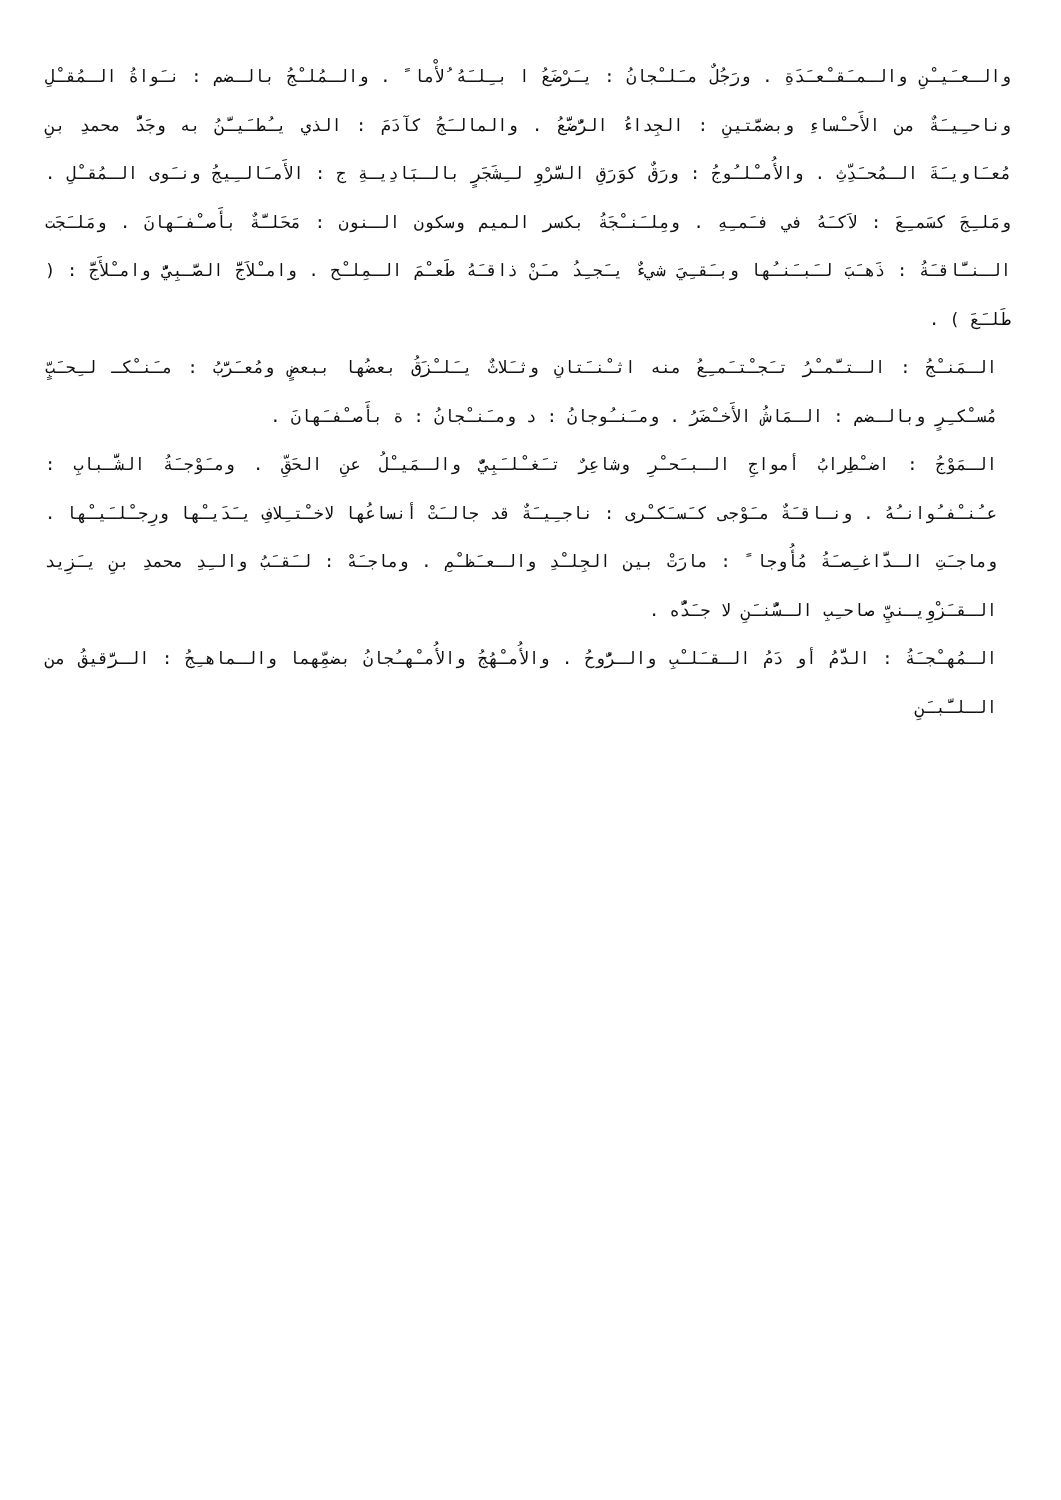والـعـَيـْنِ والـمـَقـْعـَدَةِ . ورَجُلٌ مـَلـْجانُ : يـَرْضَعُ ا بـِلـَهُ ُلأْما ً . والـمُلـْجُ بالـضم : نـَواةُ الـمُقـْلِ وناحـِيـَةٌ من الأَحـْساءِ وبضمَّتينِ : الجِداءُ الرُّضَّعُ . والمالـَجُ كآدَمَ : الذي يـُطـَيـَّنُ به وجَدُّ محمدِ بنِ مُعـَاويـَةَ الـمُحـَدِّثِ . والأُمـْلـُوجُ : ورَقٌ كوَرَقِ السَّرْوِ لـِشَجَرٍ بالـبَادِيـةِ ج : الأَمـَالـِيجُ ونـَوى الـمُقـْلِ . ومَلـِجَ كسَمـِعَ : لاَكـَهُ في فـَمـِهِ . ومِلـَنـْجَةُ بكسر الميم وسكون الـنون : مَحَلـَّةٌ بأَصـْفـَهانَ . ومَلـَجَت الـنـَّاقـَةُ : ذَهـَبَ لـَبـَنـُها وبـَقـِيَ شيءٌ يـَجـِدُ مـَنْ ذاقـَهُ طَعـْمَ الـمِلـْح . وامـْلاَجَّ الصَّـبِيُّ وامـْلأَجَّ : ( طَلـَعَ ) .
الـمَنـْجُ : الـتـَّمـْرُ تـَجـْتـَمـِعُ منه اثـْنـَتانِ وثـَلاثٌ يـَلـْزَقُ بعضُها ببعضٍ ومُعـَرَّبُ : مـَنـْكـ لـِحـَبٍّ مُسـْكـِرٍ وبالـضم : الـمَاشُ الأَخـْضَرُ . ومـَنـُوجانُ : د ومـَنـْجانُ : ة بأَصـْفـَهانَ .
الـمَوْجُ : اضـْطِرابُ أمواجِ الـبـَحـْرِ وشاعِرٌ تـَغـْلـَبِيٌّ والـمَيـْلُ عنِ الحَقِّ . ومـَوْجـَةُ الشَّـبابِ : عـُنـْفـُوانـُهُ . ونـاقـَةٌ مـَوْجى كـَسـَكـْرى : ناجـِيـَةٌ قد جالـَتْ أنساعُها لاخـْتـِلافِ يـَدَيـْها ورِجـْلـَيـْها . وماجـَتِ الـدَّاغـِصـَةُ مُأُوجا ً : مارَتْ بين الجِلـْدِ والـعـَظـْمِ . وماجـَهْ : لـَقـَبُ والـِدِ محمدِ بنِ يـَزِيد الـقـَزْوِيـنيِّ صاحـِبِ الـسُّنـَنِ لا جـَدُّه .
الـمُهـْجـَةُ : الدَّمُ أو دَمُ الـقـَلـْبِ والـرُّوحُ . والأُمـْهُجُ والأُمـْهـُجانُ بضمِّهما والـماهـِجُ : الـرَّقيقُ من الـلـَّبـَنِ